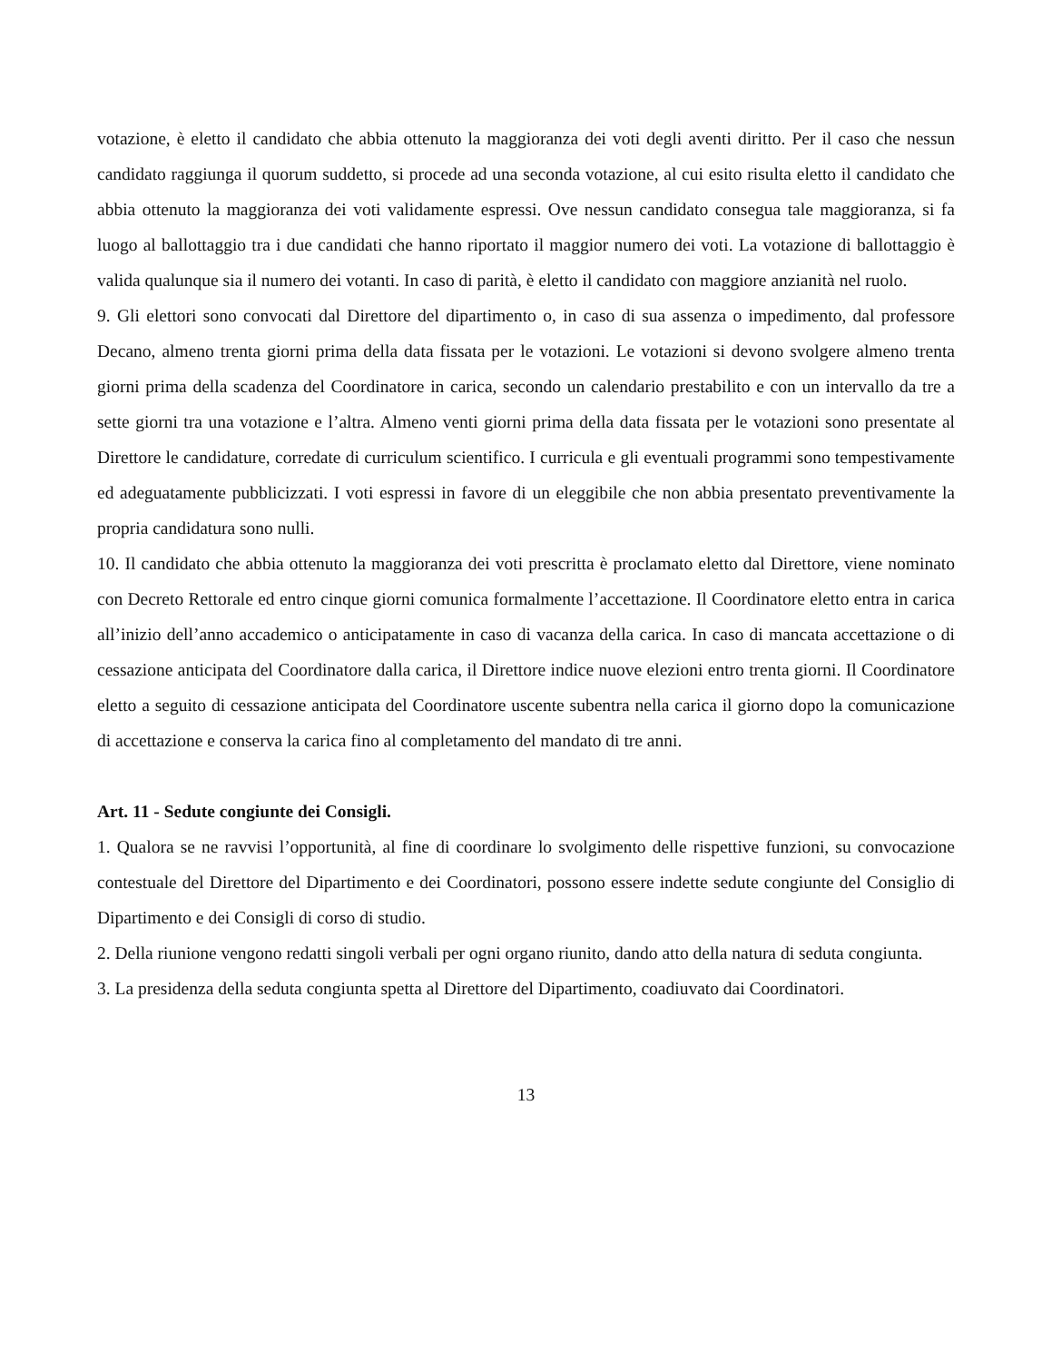votazione, è eletto il candidato che abbia ottenuto la maggioranza dei voti degli aventi diritto. Per il caso che nessun candidato raggiunga il quorum suddetto, si procede ad una seconda votazione, al cui esito risulta eletto il candidato che abbia ottenuto la maggioranza dei voti validamente espressi. Ove nessun candidato consegua tale maggioranza, si fa luogo al ballottaggio tra i due candidati che hanno riportato il maggior numero dei voti. La votazione di ballottaggio è valida qualunque sia il numero dei votanti. In caso di parità, è eletto il candidato con maggiore anzianità nel ruolo.
9. Gli elettori sono convocati dal Direttore del dipartimento o, in caso di sua assenza o impedimento, dal professore Decano, almeno trenta giorni prima della data fissata per le votazioni. Le votazioni si devono svolgere almeno trenta giorni prima della scadenza del Coordinatore in carica, secondo un calendario prestabilito e con un intervallo da tre a sette giorni tra una votazione e l’altra. Almeno venti giorni prima della data fissata per le votazioni sono presentate al Direttore le candidature, corredate di curriculum scientifico. I curricula e gli eventuali programmi sono tempestivamente ed adeguatamente pubblicizzati. I voti espressi in favore di un eleggibile che non abbia presentato preventivamente la propria candidatura sono nulli.
10. Il candidato che abbia ottenuto la maggioranza dei voti prescritta è proclamato eletto dal Direttore, viene nominato con Decreto Rettorale ed entro cinque giorni comunica formalmente l’accettazione. Il Coordinatore eletto entra in carica all’inizio dell’anno accademico o anticipatamente in caso di vacanza della carica. In caso di mancata accettazione o di cessazione anticipata del Coordinatore dalla carica, il Direttore indice nuove elezioni entro trenta giorni. Il Coordinatore eletto a seguito di cessazione anticipata del Coordinatore uscente subentra nella carica il giorno dopo la comunicazione di accettazione e conserva la carica fino al completamento del mandato di tre anni.
Art. 11 - Sedute congiunte dei Consigli.
1. Qualora se ne ravvisi l’opportunità, al fine di coordinare lo svolgimento delle rispettive funzioni, su convocazione contestuale del Direttore del Dipartimento e dei Coordinatori, possono essere indette sedute congiunte del Consiglio di Dipartimento e dei Consigli di corso di studio.
2. Della riunione vengono redatti singoli verbali per ogni organo riunito, dando atto della natura di seduta congiunta.
3. La presidenza della seduta congiunta spetta al Direttore del Dipartimento, coadiuvato dai Coordinatori.
13